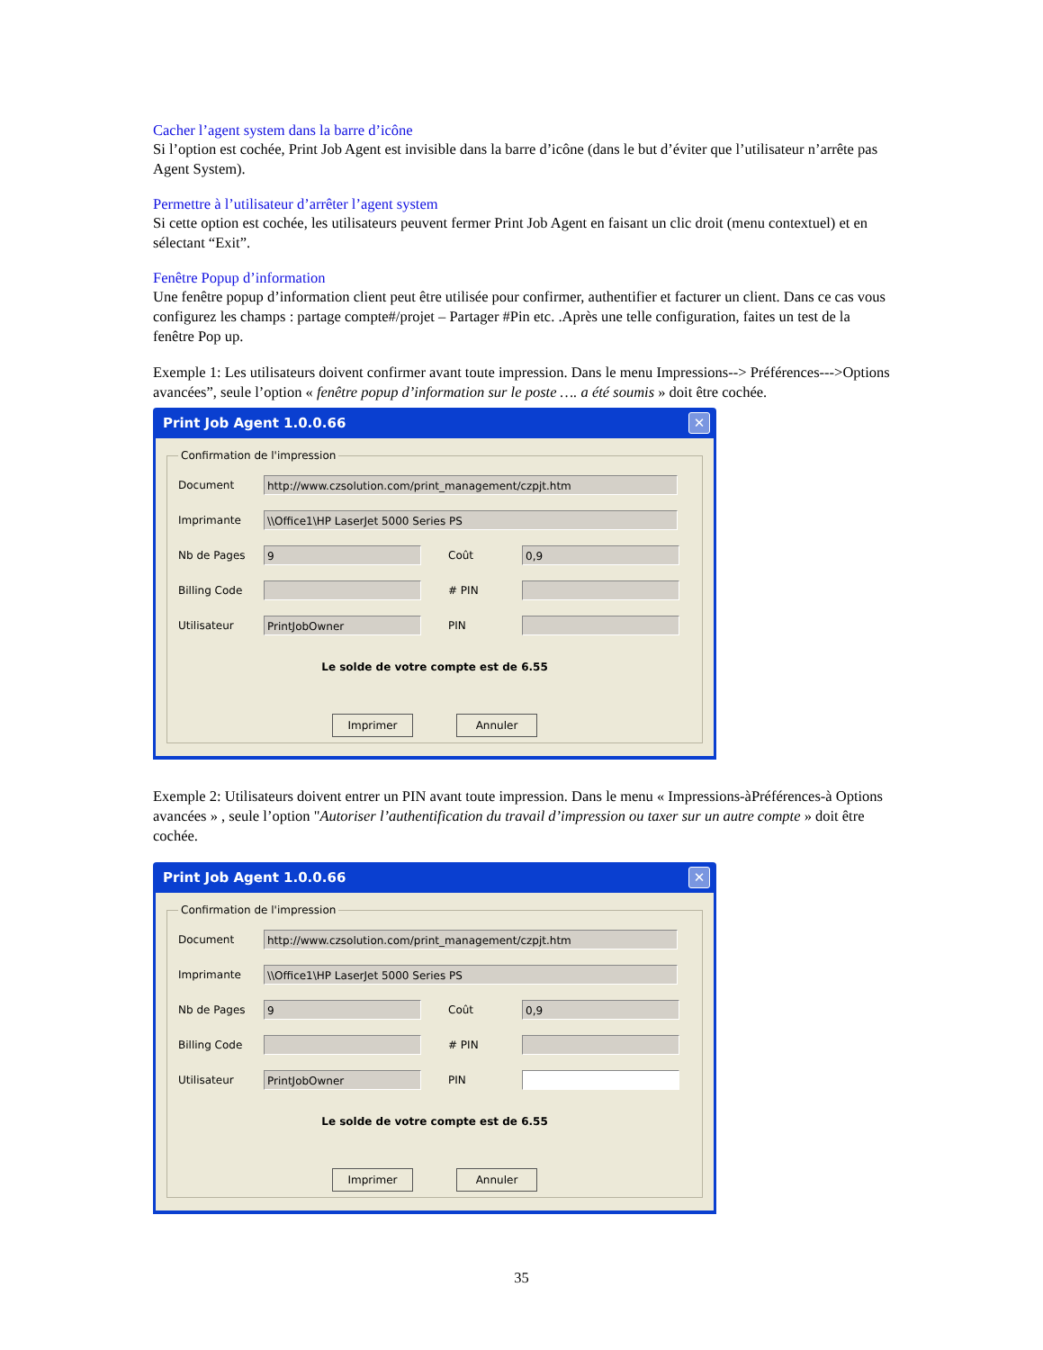Cacher l’agent system dans la barre d’icône
Si l’option est cochée, Print Job Agent est invisible dans la barre d’icône (dans le but d’éviter que l’utilisateur n’arrête pas Agent System).
Permettre à l’utilisateur d’arrêter l’agent system
Si cette option est cochée, les utilisateurs peuvent fermer Print Job Agent en faisant un clic droit (menu contextuel) et en sélectant “Exit”.
Fenêtre Popup d’information
Une fenêtre popup d’information client peut être utilisée pour confirmer, authentifier et facturer un client. Dans ce cas vous configurez les champs : partage compte#/projet – Partager #Pin etc. .Après une telle configuration, faites un test de la fenêtre Pop up.
Exemple 1: Les utilisateurs doivent confirmer avant toute impression. Dans le menu Impressions--> Préférences--->Options avancées”, seule l’option « fenêtre popup d’information sur le poste …. a été soumis » doit être cochée.
Print Job Agent 1.0.0.66 ✕
Confirmation de l'impression
Document http://www.czsolution.com/print_management/czpjt.htm
Imprimante \\Office1\HP LaserJet 5000 Series PS
Nb de Pages 9 Coût 0,9
Billing Code # PIN
Utilisateur PrintJobOwner PIN
Le solde de votre compte est de 6.55
Imprimer Annuler
Exemple 2: Utilisateurs doivent entrer un PIN avant toute impression. Dans le menu « Impressions-àPréférences-à Options avancées » , seule l’option "Autoriser l’authentification du travail d’impression ou taxer sur un autre compte » doit être cochée.
Print Job Agent 1.0.0.66 ✕
Confirmation de l'impression
Document http://www.czsolution.com/print_management/czpjt.htm
Imprimante \\Office1\HP LaserJet 5000 Series PS
Nb de Pages 9 Coût 0,9
Billing Code # PIN
Utilisateur PrintJobOwner PIN
Le solde de votre compte est de 6.55
Imprimer Annuler
35